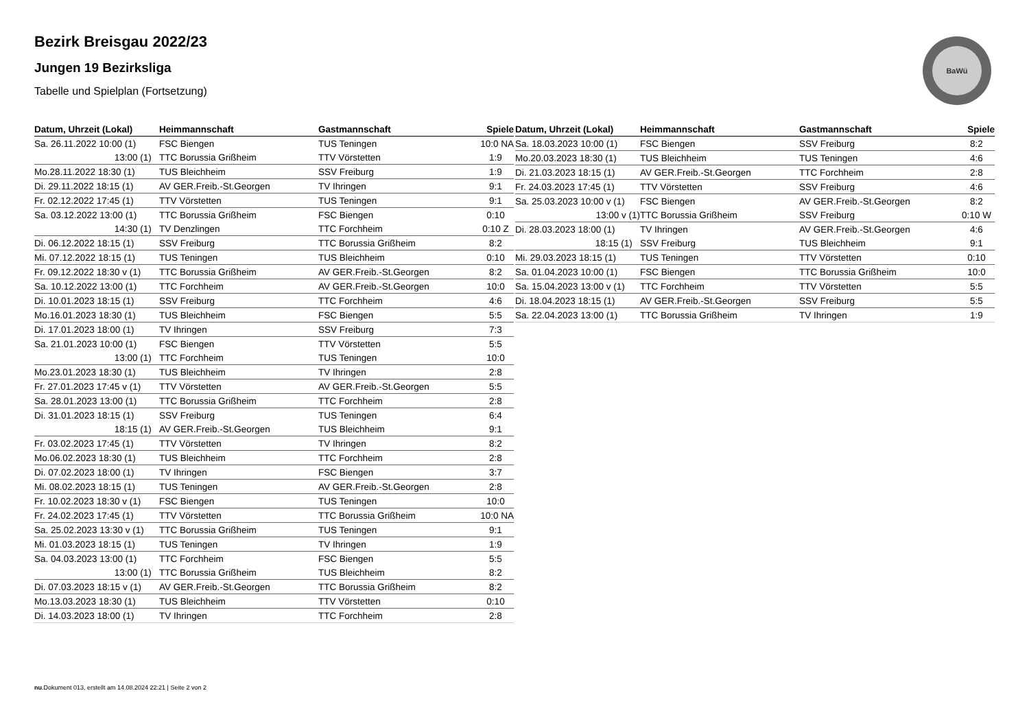BaWü
Bezirk Breisgau 2022/23
Jungen 19 Bezirksliga
Tabelle und Spielplan (Fortsetzung)
| Datum, Uhrzeit (Lokal) | Heimmannschaft | Gastmannschaft | Spiele |
| --- | --- | --- | --- |
| Sa. 26.11.2022 10:00 (1) | FSC Biengen | TUS Teningen | 10:0 NA |
| 13:00 (1) | TTC Borussia Grißheim | TTV Vörstetten | 1:9 |
| Mo.28.11.2022 18:30 (1) | TUS Bleichheim | SSV Freiburg | 1:9 |
| Di. 29.11.2022 18:15 (1) | AV GER.Freib.-St.Georgen | TV Ihringen | 9:1 |
| Fr. 02.12.2022 17:45 (1) | TTV Vörstetten | TUS Teningen | 9:1 |
| Sa. 03.12.2022 13:00 (1) | TTC Borussia Grißheim | FSC Biengen | 0:10 |
| 14:30 (1) | TV Denzlingen | TTC Forchheim | 0:10 Z |
| Di. 06.12.2022 18:15 (1) | SSV Freiburg | TTC Borussia Grißheim | 8:2 |
| Mi. 07.12.2022 18:15 (1) | TUS Teningen | TUS Bleichheim | 0:10 |
| Fr. 09.12.2022 18:30 v (1) | TTC Borussia Grißheim | AV GER.Freib.-St.Georgen | 8:2 |
| Sa. 10.12.2022 13:00 (1) | TTC Forchheim | AV GER.Freib.-St.Georgen | 10:0 |
| Di. 10.01.2023 18:15 (1) | SSV Freiburg | TTC Forchheim | 4:6 |
| Mo.16.01.2023 18:30 (1) | TUS Bleichheim | FSC Biengen | 5:5 |
| Di. 17.01.2023 18:00 (1) | TV Ihringen | SSV Freiburg | 7:3 |
| Sa. 21.01.2023 10:00 (1) | FSC Biengen | TTV Vörstetten | 5:5 |
| 13:00 (1) | TTC Forchheim | TUS Teningen | 10:0 |
| Mo.23.01.2023 18:30 (1) | TUS Bleichheim | TV Ihringen | 2:8 |
| Fr. 27.01.2023 17:45 v (1) | TTV Vörstetten | AV GER.Freib.-St.Georgen | 5:5 |
| Sa. 28.01.2023 13:00 (1) | TTC Borussia Grißheim | TTC Forchheim | 2:8 |
| Di. 31.01.2023 18:15 (1) | SSV Freiburg | TUS Teningen | 6:4 |
| 18:15 (1) | AV GER.Freib.-St.Georgen | TUS Bleichheim | 9:1 |
| Fr. 03.02.2023 17:45 (1) | TTV Vörstetten | TV Ihringen | 8:2 |
| Mo.06.02.2023 18:30 (1) | TUS Bleichheim | TTC Forchheim | 2:8 |
| Di. 07.02.2023 18:00 (1) | TV Ihringen | FSC Biengen | 3:7 |
| Mi. 08.02.2023 18:15 (1) | TUS Teningen | AV GER.Freib.-St.Georgen | 2:8 |
| Fr. 10.02.2023 18:30 v (1) | FSC Biengen | TUS Teningen | 10:0 |
| Fr. 24.02.2023 17:45 (1) | TTV Vörstetten | TTC Borussia Grißheim | 10:0 NA |
| Sa. 25.02.2023 13:30 v (1) | TTC Borussia Grißheim | TUS Teningen | 9:1 |
| Mi. 01.03.2023 18:15 (1) | TUS Teningen | TV Ihringen | 1:9 |
| Sa. 04.03.2023 13:00 (1) | TTC Forchheim | FSC Biengen | 5:5 |
| 13:00 (1) | TTC Borussia Grißheim | TUS Bleichheim | 8:2 |
| Di. 07.03.2023 18:15 v (1) | AV GER.Freib.-St.Georgen | TTC Borussia Grißheim | 8:2 |
| Mo.13.03.2023 18:30 (1) | TUS Bleichheim | TTV Vörstetten | 0:10 |
| Di. 14.03.2023 18:00 (1) | TV Ihringen | TTC Forchheim | 2:8 |
| Datum, Uhrzeit (Lokal) | Heimmannschaft | Gastmannschaft | Spiele |
| --- | --- | --- | --- |
| Sa. 18.03.2023 10:00 (1) | FSC Biengen | SSV Freiburg | 8:2 |
| Mo.20.03.2023 18:30 (1) | TUS Bleichheim | TUS Teningen | 4:6 |
| Di. 21.03.2023 18:15 (1) | AV GER.Freib.-St.Georgen | TTC Forchheim | 2:8 |
| Fr. 24.03.2023 17:45 (1) | TTV Vörstetten | SSV Freiburg | 4:6 |
| Sa. 25.03.2023 10:00 v (1) | FSC Biengen | AV GER.Freib.-St.Georgen | 8:2 |
| 13:00 v (1) | TTC Borussia Grißheim | SSV Freiburg | 0:10 W |
| Di. 28.03.2023 18:00 (1) | TV Ihringen | AV GER.Freib.-St.Georgen | 4:6 |
| 18:15 (1) | SSV Freiburg | TUS Bleichheim | 9:1 |
| Mi. 29.03.2023 18:15 (1) | TUS Teningen | TTV Vörstetten | 0:10 |
| Sa. 01.04.2023 10:00 (1) | FSC Biengen | TTC Borussia Grißheim | 10:0 |
| Sa. 15.04.2023 13:00 v (1) | TTC Forchheim | TTV Vörstetten | 5:5 |
| Di. 18.04.2023 18:15 (1) | AV GER.Freib.-St.Georgen | SSV Freiburg | 5:5 |
| Sa. 22.04.2023 13:00 (1) | TTC Borussia Grißheim | TV Ihringen | 1:9 |
nu.Dokument 013, erstellt am 14.08.2024 22:21 | Seite 2 von 2